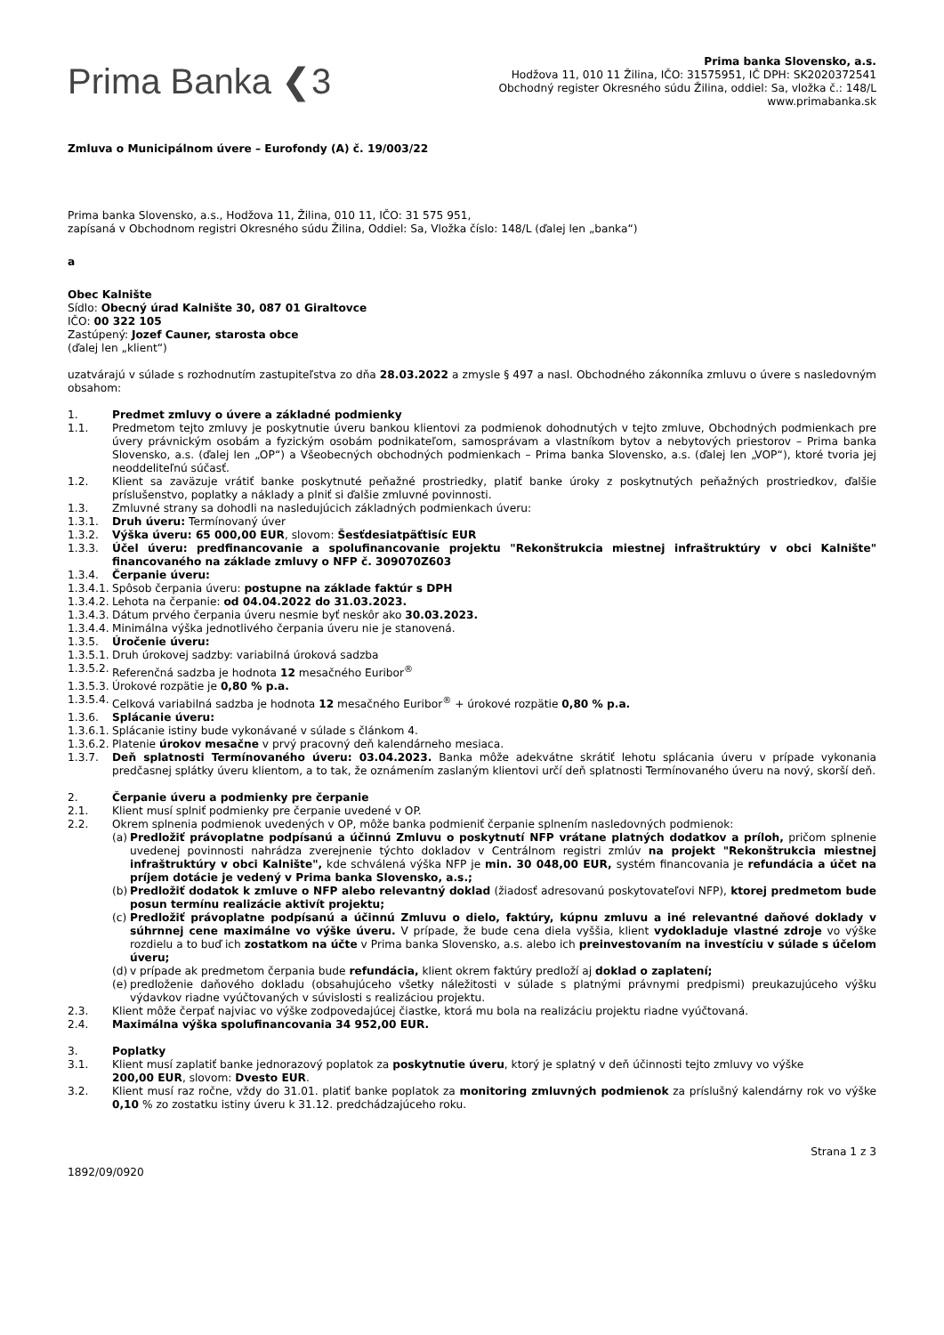Prima Banka ❮3
Prima banka Slovensko, a.s.
Hodžova 11, 010 11 Žilina, IČO: 31575951, IČ DPH: SK2020372541
Obchodný register Okresného súdu Žilina, oddiel: Sa, vložka č.: 148/L
www.primabanka.sk
Zmluva o Municipálnom úvere – Eurofondy (A) č. 19/003/22
Prima banka Slovensko, a.s., Hodžova 11, Žilina, 010 11, IČO: 31 575 951,
zapísaná v Obchodnom registri Okresného súdu Žilina, Oddiel: Sa, Vložka číslo: 148/L (ďalej len „banka“)
a
Obec Kalnište
Sídlo: Obecný úrad Kalnište 30, 087 01 Giraltovce
IČO: 00 322 105
Zastúpený: Jozef Cauner, starosta obce
(ďalej len „klient“)
uzatvárajú v súlade s rozhodnutím zastupiteľstva zo dňa 28.03.2022 a zmysle § 497 a nasl. Obchodného zákonníka zmluvu o úvere s nasledovným obsahom:
1. Predmet zmluvy o úvere a základné podmienky
1.1. Predmetom tejto zmluvy je poskytnutie úveru bankou klientovi za podmienok dohodnutých v tejto zmluve, Obchodných podmienkach pre úvery právnickým osobám a fyzickým osobám podnikateľom, samosprávam a vlastníkom bytov a nebytových priestorov – Prima banka Slovensko, a.s. (ďalej len „OP“) a Všeobecných obchodných podmienkach – Prima banka Slovensko, a.s. (ďalej len „VOP“), ktoré tvoria jej neoddeliteľnú súčasť.
1.2. Klient sa zaväzuje vrátiť banke poskytnuté peňažné prostriedky, platiť banke úroky z poskytnutých peňažných prostriedkov, ďalšie príslušenstvo, poplatky a náklady a plniť si ďalšie zmluvné povinnosti.
1.3. Zmluvné strany sa dohodli na nasledujúcich základných podmienkach úveru:
1.3.1. Druh úveru: Termínovaný úver
1.3.2. Výška úveru: 65 000,00 EUR, slovom: Šesťdesiatpäťtisíc EUR
1.3.3. Účel úveru: predfinancovanie a spolufinancovanie projektu "Rekonštrukcia miestnej infraštruktúry v obci Kalnište" financovaného na základe zmluvy o NFP č. 309070Z603
1.3.4. Čerpanie úveru:
1.3.4.1. Spôsob čerpania úveru: postupne na základe faktúr s DPH
1.3.4.2. Lehota na čerpanie: od 04.04.2022 do 31.03.2023.
1.3.4.3. Dátum prvého čerpania úveru nesmie byť neskôr ako 30.03.2023.
1.3.4.4. Minimálna výška jednotlivého čerpania úveru nie je stanovená.
1.3.5. Úročenie úveru:
1.3.5.1. Druh úrokovej sadzby: variabilná úroková sadzba
1.3.5.2. Referenčná sadzba je hodnota 12 mesačného Euribor<sup>®</sup>
1.3.5.3. Úrokové rozpätie je 0,80 % p.a.
1.3.5.4. Celková variabilná sadzba je hodnota 12 mesačného Euribor<sup>®</sup> + úrokové rozpätie 0,80 % p.a.
1.3.6. Splácanie úveru:
1.3.6.1. Splácanie istiny bude vykonávané v súlade s článkom 4.
1.3.6.2. Platenie úrokov mesačne v prvý pracovný deň kalendárneho mesiaca.
1.3.7. Deň splatnosti Termínovaného úveru: 03.04.2023. Banka môže adekvátne skrátiť lehotu splácania úveru v prípade vykonania predčasnej splátky úveru klientom, a to tak, že oznámením zaslaným klientovi určí deň splatnosti Termínovaného úveru na nový, skorší deň.
2. Čerpanie úveru a podmienky pre čerpanie
2.1. Klient musí splniť podmienky pre čerpanie uvedené v OP.
2.2. Okrem splnenia podmienok uvedených v OP, môže banka podmieniť čerpanie splnením nasledovných podmienok:
(a) Predložiť právoplatne podpísanú a účinnú Zmluvu o poskytnutí NFP vrátane platných dodatkov a príloh, pričom splnenie uvedenej povinnosti nahrádza zverejnenie týchto dokladov v Centrálnom registri zmlúv na projekt "Rekonštrukcia miestnej infraštruktúry v obci Kalnište", kde schválená výška NFP je min. 30 048,00 EUR, systém financovania je refundácia a účet na príjem dotácie je vedený v Prima banka Slovensko, a.s.;
(b) Predložiť dodatok k zmluve o NFP alebo relevantný doklad (žiadosť adresovanú poskytovateľovi NFP), ktorej predmetom bude posun termínu realizácie aktivít projektu;
(c) Predložiť právoplatne podpísanú a účinnú Zmluvu o dielo, faktúry, kúpnu zmluvu a iné relevantné daňové doklady v súhrnnej cene maximálne vo výške úveru. V prípade, že bude cena diela vyššia, klient vydokladuje vlastné zdroje vo výške rozdielu a to buď ich zostatkom na účte v Prima banka Slovensko, a.s. alebo ich preinvestovaním na investíciu v súlade s účelom úveru;
(d) v prípade ak predmetom čerpania bude refundácia, klient okrem faktúry predloží aj doklad o zaplatení;
(e) predloženie daňového dokladu (obsahujúceho všetky náležitosti v súlade s platnými právnymi predpismi) preukazujúceho výšku výdavkov riadne vyúčtovaných v súvislosti s realizáciou projektu.
2.3. Klient môže čerpať najviac vo výške zodpovedajúcej čiastke, ktorá mu bola na realizáciu projektu riadne vyúčtovaná.
2.4. Maximálna výška spolufinancovania 34 952,00 EUR.
3. Poplatky
3.1. Klient musí zaplatiť banke jednorazový poplatok za poskytnutie úveru, ktorý je splatný v deň účinnosti tejto zmluvy vo výške
200,00 EUR, slovom: Dvesto EUR.
3.2. Klient musí raz ročne, vždy do 31.01. platiť banke poplatok za monitoring zmluvných podmienok za príslušný kalendárny rok vo výške 0,10 % zo zostatku istiny úveru k 31.12. predchádzajúceho roku.
Strana 1 z 3
1892/09/0920